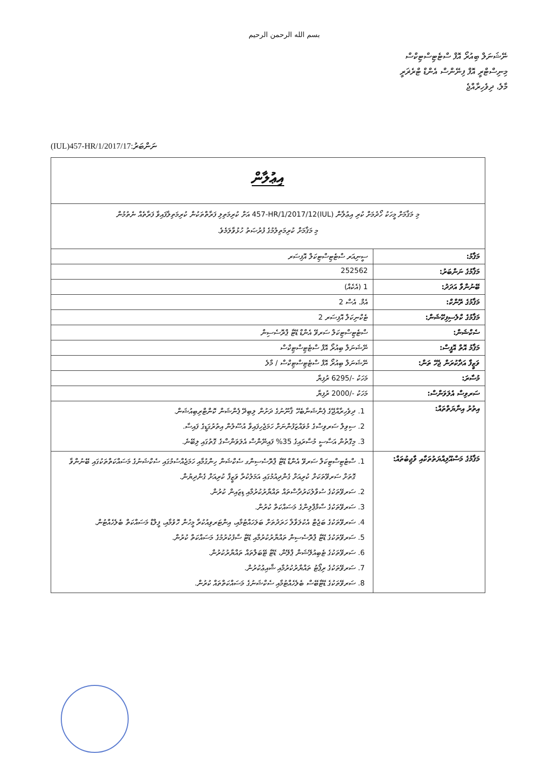بسم الله الرحمن الرحيم
ނޭޝަނަލް ބިއުރޯ އޮފް ސްޓެޓިސްޓިކްސް
މިނިސްޓްރީ އޮފް ފިނޭންސް އެންޑް ޓްރެޜަރީ
މާލެ، ދިވެހިރާއްޖެ
(IUL)457-HR/1/2017/17:ނަންބަރު
| އިޢުލާން | |
| މި މަޤާމަށް މީހަކު ހޯދުމަށް ކުރި އިޢުލާން (IUL)457-HR/1/2017/12 އަށް ކުރިމަތިލި ފަރާތްތަކުން ކުރިމަތިލާފައިވާ ފަރާތެއް ނެތުމުން މި މަޤާމަށް ކުރިމަތިލުމުގެ ފުރުޞަތު ހުޅުވާލަމެވެ. | |
| މަޤާމު: | ސީނިއަރ ސްޓެޓިސްޓިކަލް އޮފިސަރ |
| މަޤާމުގެ ނަންބަރު: | 252562 |
| ބޭނުންވާ އަދަދު: | 1 (އެކެއް) |
| މަޤާމުގެ ރޭންކް: | އެމް. އެސް 2 |
| މަޤާމުގެ ކްލެސިފިކޭޝަން: | ޓެކްނިކަލް އޮފިސަރ 2 |
| ސެކްޝަން: | ސްޓެޓިސްޓިކަލް ސަރވޭ އެންޑް ޑޭޓާ ޕްރޮސެސިން |
| މަޤާމު އޮތް އޮފީސް: | ނޭޝަނަލް ބިއުރޯ އޮފް ސްޓެޓިސްޓިކްސް |
| ވަޒީފާ އަދާކުރަން ޖެހޭ ތަން: | ނޭޝަނަލް ބިއުރޯ އޮފް ސްޓެޓިސްޓިކްސް / މާލެ |
| މުސާރަ: | މަހަކު -/6295 ރުފިޔާ |
| ސަރވިސް އެލަވަންސް: | މަހަކު -/2000 ރުފިޔާ |
| އިތުރު އިނާޔަތްތައް: | 1. ދިވެހިރާއްޖޭގެ ޕެންޝަނާބެހޭ ޤާނޫނުގެ ދަށުން ލިބިދޭ ޕެންޝަން ކޮންޓްރިބިއުޝަން. 2. ސިވިލް ސަރވިސްގެ މުވައްޒަފުންނަށް ހަމަޖެހިފައިވާ އުސޫލުން އިތުރުގަޑީގެ ފައިސާ. 3. މިގޮތުން އަސާސީ މުސާރައިގެ 35% ފައިނޭންސް އެލަވަންސްގެ ގޮތުގައި ލިބޭނެ. |
| މަޤާމުގެ މަސްއޫލިއްޔަތުތަކާއި ވާޖިބުތައް: | 1. ސްޓެޓިސްޓިކަލް ސަރވޭ އެންޑް ޑޭޓާ ޕްރޮސެސިންގ ސެކްޝަން ހިންގުމާއި ހަމަޖެއްސުމުގައި ސެކްޝަނުގެ މަސައްކަތްތަކުގައި ބޭނުންވާ ގޮތަށް ސަރވޭތަކަށް ކުރިއަށް ގެންދިއުމުގައި އަމަލުކުރާ ވަޒީފާ ކުރިއަށް ގެންދިޔުން. 2. ސަރވޭތަކުގެ ސުވާލުކަރުދާސްތައް ތައްޔާރުކުރުމާއި ޑިޒައިން ކުރުން. 3. ސަރވޭތަކުގެ ސާމްޕްލިންގެ މަސައްކަތް ކުރުން. 4. ސަރވޭތަކުގެ ބަޖެޓް އެކުލަވާލާ ހަރަދުތަށް ބަލަހައްޓުމާއި، އިންޓަރވިއުކުރާ މީހުން ހޮވުމާއި، ފީލްޑް މަސައްކަތް ބެލެހެއްޓުން. 5. ސަރވޭތަކުގެ ޑޭޓާ ޕްރޮސެސިން ތައްޔާރުކުރުމާއި ޑޭޓާ ސާފުކުރުމުގެ މަސައްކަތް ކުރުން. 6. ސަރވޭތަކުގެ ޓެބިއުލޭޝަން ޕްލޭން، ޑޭޓާ ޓޭބަލްތައް ތައްޔާރުކުރުން. 7. ސަރވޭތަކުގެ ރިޕޯޓު ތައްޔާރުކުރުމާއި ޝާއިޢުކުރުން. 8. ސަރވޭތަކުގެ ޑޭޓާބޭސް ބެލެހެއްޓުމާއި ސެކްޝަނުގެ މަސައްކަތްތައް ކުރުން. |